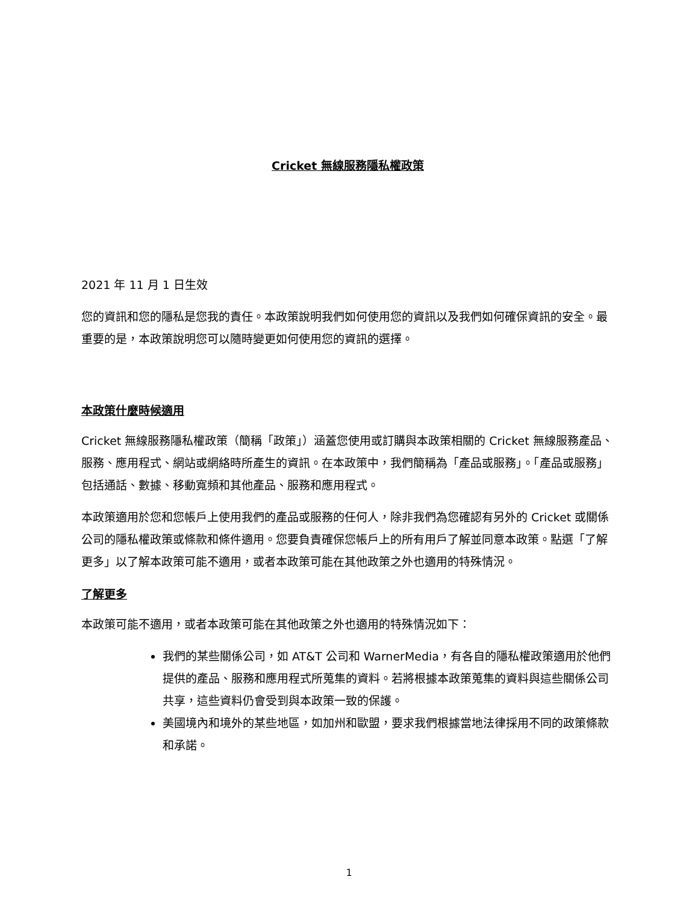Cricket 無線服務隱私權政策
2021 年 11 月 1 日生效
您的資訊和您的隱私是您我的責任。本政策說明我們如何使用您的資訊以及我們如何確保資訊的安全。最重要的是，本政策說明您可以隨時變更如何使用您的資訊的選擇。
本政策什麼時候適用
Cricket 無線服務隱私權政策（簡稱「政策」）涵蓋您使用或訂購與本政策相關的 Cricket 無線服務產品、服務、應用程式、網站或網絡時所產生的資訊。在本政策中，我們簡稱為「產品或服務」。「產品或服務」包括通話、數據、移動寬頻和其他產品、服務和應用程式。
本政策適用於您和您帳戶上使用我們的產品或服務的任何人，除非我們為您確認有另外的 Cricket 或關係公司的隱私權政策或條款和條件適用。您要負責確保您帳戶上的所有用戶了解並同意本政策。點選「了解更多」以了解本政策可能不適用，或者本政策可能在其他政策之外也適用的特殊情況。
了解更多
本政策可能不適用，或者本政策可能在其他政策之外也適用的特殊情況如下：
我們的某些關係公司，如 AT&T 公司和 WarnerMedia，有各自的隱私權政策適用於他們提供的產品、服務和應用程式所蒐集的資料。若將根據本政策蒐集的資料與這些關係公司共享，這些資料仍會受到與本政策一致的保護。
美國境內和境外的某些地區，如加州和歐盟，要求我們根據當地法律採用不同的政策條款和承諾。
1